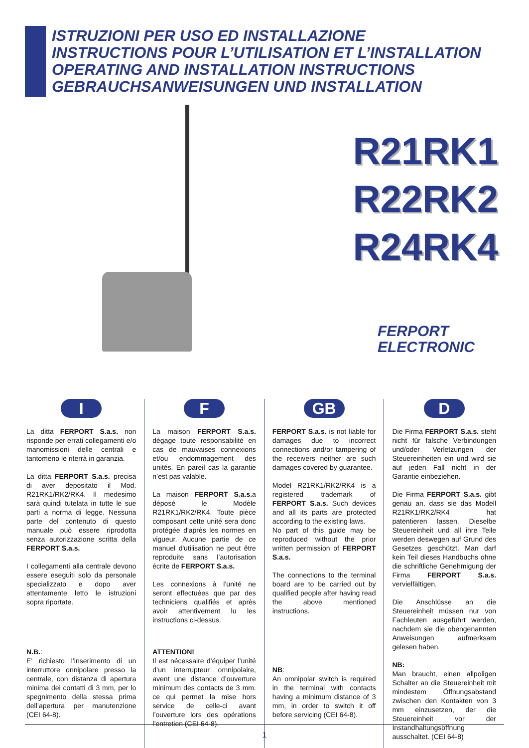ISTRUZIONI PER USO ED INSTALLAZIONE
INSTRUCTIONS POUR L’UTILISATION ET L’INSTALLATION
OPERATING AND INSTALLATION INSTRUCTIONS
GEBRAUCHSANWEISUNGEN UND INSTALLATION
R21RK1
R22RK2
R24RK4
FERPORT
ELECTRONIC
I
La ditta FERPORT S.a.s. non risponde per errati collegamenti e/o manomissioni delle centrali e tantomeno le riterrà in garanzia.
La ditta FERPORT S.a.s. precisa di aver depositato il Mod. R21RK1/RK2/RK4. Il medesimo sarà quindi tutelata in tutte le sue parti a norma di legge. Nessuna parte del contenuto di questo manuale può essere riprodotta senza autorizzazione scritta della FERPORT S.a.s.
I collegamenti alla centrale devono essere eseguiti solo da personale specializzato e dopo aver attentamente letto le istruzioni sopra riportate.
N.B.:
E’ richiesto l’inserimento di un interruttore onnipolare presso la centrale, con distanza di apertura minima dei contatti di 3 mm, per lo spegnimento della stessa prima dell’apertura per manutenzione (CEI 64-8).
F
La maison FERPORT S.a.s. dégage toute responsabilité en cas de mauvaises connexions et/ou endommagement des unités. En pareil cas la garantie n’est pas valable.
La maison FERPORT S.a.s. a déposé le Modèle R21RK1/RK2/RK4. Toute pièce composant cette unité sera donc protégée d'après les normes en vigueur. Aucune partie de ce manuel d'utilisation ne peut être reproduite sans l’autorisation écrite de FERPORT S.a.s.
Les connexions à l’unité ne seront effectuées que par des techniciens qualifiés et après avoir attentivement lu les instructions ci-dessus.
ATTENTION!
Il est nécessaire d’équiper l’unité d’un interrupteur omnipolaire, avent une distance d’ouverture minimum des contacts de 3 mm. ce qui permet la mise hors service de celle-ci avant l’ouverture lors des opérations l’entretien (CEI 64-8).
GB
FERPORT S.a.s. is not liable for damages due to incorrect connections and/or tampering of the receivers neither are such damages covered by guarantee.
Model R21RK1/RK2/RK4 is a registered trademark of FERPORT S.a.s. Such devices and all its parts are protected according to the existing laws.
No part of this guide may be reproduced without the prior written permission of FERPORT S.a.s.
The connections to the terminal board are to be carried out by qualified people after having read the above mentioned instructions.
NB:
An omnipolar switch is required in the terminal with contacts having a minimum distance of 3 mm, in order to switch it off before servicing (CEI 64-8).
D
Die Firma FERPORT S.a.s. steht nicht für falsche Verbindungen und/oder Verletzungen der Steuereinheiten ein und wird sie auf jeden Fall nicht in der Garantie einbeziehen.
Die Firma FERPORT S.a.s. gibt genau an, dass sie das Modell R21RK1/RK2/RK4 hat patentieren lassen. Dieselbe Steuereinheit und all ihre Teile werden deswegen auf Grund des Gesetzes geschützt. Man darf kein Teil dieses Handbuchs ohne die schriftliche Genehmigung der Firma FERPORT S.a.s. vervielfältigen.
Die Anschlüsse an die Steuereinheit müssen nur von Fachleuten ausgeführt werden, nachdem sie die obengenannten Anweisungen aufmerksam gelesen haben.
NB:
Man braucht, einen allpoligen Schalter an die Steuereinheit mit mindestem Öffnungsabstand zwischen den Kontakten von 3 mm einzusetzen, der die Steuereinheit vor der Instandhaltungsöffnung ausschaltet. (CEI 64-8)
1